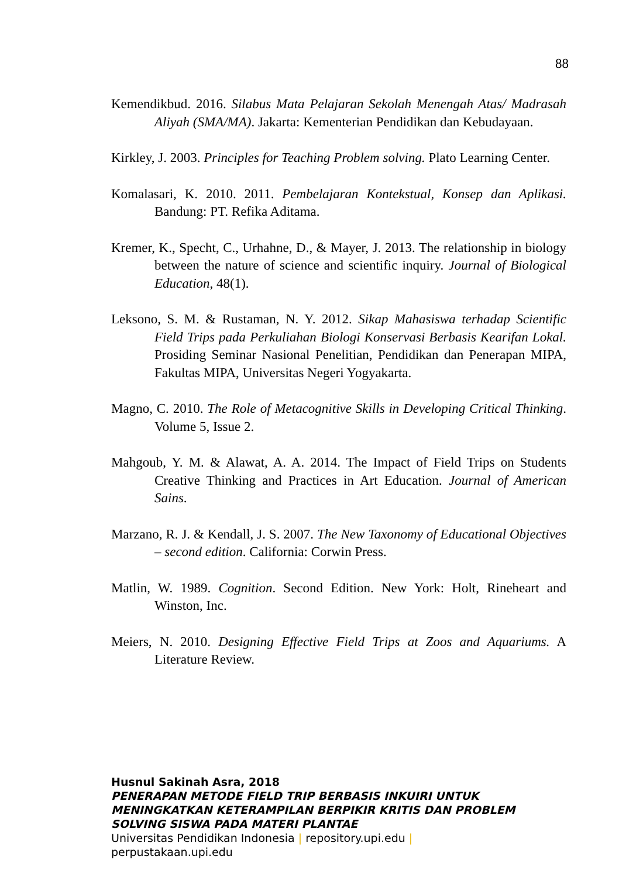88
Kemendikbud. 2016. Silabus Mata Pelajaran Sekolah Menengah Atas/ Madrasah Aliyah (SMA/MA). Jakarta: Kementerian Pendidikan dan Kebudayaan.
Kirkley, J. 2003. Principles for Teaching Problem solving. Plato Learning Center.
Komalasari, K. 2010. 2011. Pembelajaran Kontekstual, Konsep dan Aplikasi. Bandung: PT. Refika Aditama.
Kremer, K., Specht, C., Urhahne, D., & Mayer, J. 2013. The relationship in biology between the nature of science and scientific inquiry. Journal of Biological Education, 48(1).
Leksono, S. M. & Rustaman, N. Y. 2012. Sikap Mahasiswa terhadap Scientific Field Trips pada Perkuliahan Biologi Konservasi Berbasis Kearifan Lokal. Prosiding Seminar Nasional Penelitian, Pendidikan dan Penerapan MIPA, Fakultas MIPA, Universitas Negeri Yogyakarta.
Magno, C. 2010. The Role of Metacognitive Skills in Developing Critical Thinking. Volume 5, Issue 2.
Mahgoub, Y. M. & Alawat, A. A. 2014. The Impact of Field Trips on Students Creative Thinking and Practices in Art Education. Journal of American Sains.
Marzano, R. J. & Kendall, J. S. 2007. The New Taxonomy of Educational Objectives – second edition. California: Corwin Press.
Matlin, W. 1989. Cognition. Second Edition. New York: Holt, Rineheart and Winston, Inc.
Meiers, N. 2010. Designing Effective Field Trips at Zoos and Aquariums. A Literature Review.
Husnul Sakinah Asra, 2018
PENERAPAN METODE FIELD TRIP BERBASIS INKUIRI UNTUK
MENINGKATKAN KETERAMPILAN BERPIKIR KRITIS DAN PROBLEM
SOLVING SISWA PADA MATERI PLANTAE
Universitas Pendidikan Indonesia | repository.upi.edu |
perpustakaan.upi.edu